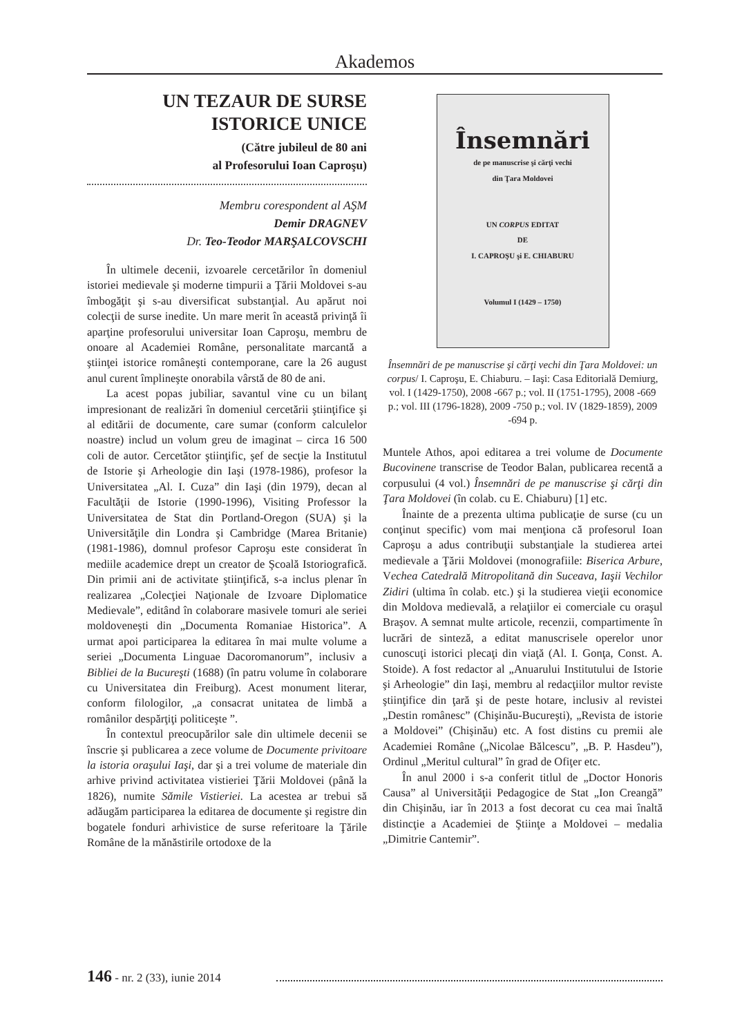Akademos
UN TEZAUR DE SURSE ISTORICE UNICE
(Către jubileul de 80 ani
al Profesorului Ioan Caproşu)
Membru corespondent al AŞM
Demir DRAGNEV
Dr. Teo-Teodor MARŞALCOVSCHI
În ultimele decenii, izvoarele cercetărilor în domeniul istoriei medievale şi moderne timpurii a Ţării Moldovei s-au îmbogăţit şi s-au diversificat substanţial. Au apărut noi colecţii de surse inedite. Un mare merit în această privinţă îi aparţine profesorului universitar Ioan Caproşu, membru de onoare al Academiei Române, personalitate marcantă a ştiinţei istorice româneşti contemporane, care la 26 august anul curent împlineşte onorabila vârstă de 80 de ani.
La acest popas jubiliar, savantul vine cu un bilanţ impresionant de realizări în domeniul cercetării ştiinţifice şi al editării de documente, care sumar (conform calculelor noastre) includ un volum greu de imaginat – circa 16 500 coli de autor. Cercetător ştiinţific, şef de secţie la Institutul de Istorie şi Arheologie din Iaşi (1978-1986), profesor la Universitatea „Al. I. Cuza” din Iaşi (din 1979), decan al Facultăţii de Istorie (1990-1996), Visiting Professor la Universitatea de Stat din Portland-Oregon (SUA) şi la Universităţile din Londra şi Cambridge (Marea Britanie) (1981-1986), domnul profesor Caproşu este considerat în mediile academice drept un creator de Şcoală Istoriografică. Din primii ani de activitate ştiinţifică, s-a inclus plenar în realizarea „Colecţiei Naţionale de Izvoare Diplomatice Medievale”, editând în colaborare masivele tomuri ale seriei moldoveneşti din „Documenta Romaniae Historica”. A urmat apoi participarea la editarea în mai multe volume a seriei „Documenta Linguae Dacoromanorum”, inclusiv a Bibliei de la Bucureşti (1688) (în patru volume în colaborare cu Universitatea din Freiburg). Acest monument literar, conform filologilor, „a consacrat unitatea de limbă a românilor despărţiţi politiceşte ”.
În contextul preocupărilor sale din ultimele decenii se înscrie şi publicarea a zece volume de Documente privitoare la istoria oraşului Iaşi, dar şi a trei volume de materiale din arhive privind activitatea vistieriei Ţării Moldovei (până la 1826), numite Sămile Vistieriei. La acestea ar trebui să adăugăm participarea la editarea de documente şi registre din bogatele fonduri arhivistice de surse referitoare la Ţările Române de la mănăstirile ortodoxe de la
Însemnări
de pe manuscrise şi cărţi vechi
din Ţara Moldovei
UN CORPUS EDITAT
DE
I. CAPROŞU şi E. CHIABURU
Volumul I (1429 – 1750)
Însemnări de pe manuscrise şi cărţi vechi din Ţara Moldovei: un corpus/ I. Caproşu, E. Chiaburu. – Iaşi: Casa Editorială Demiurg, vol. I (1429-1750), 2008 -667 p.; vol. II (1751-1795), 2008 -669 p.; vol. III (1796-1828), 2009 -750 p.; vol. IV (1829-1859), 2009 -694 p.
Muntele Athos, apoi editarea a trei volume de Documente Bucovinene transcrise de Teodor Balan, publicarea recentă a corpusului (4 vol.) Însemnări de pe manuscrise şi cărţi din Ţara Moldovei (în colab. cu E. Chiaburu) [1] etc.
Înainte de a prezenta ultima publicaţie de surse (cu un conţinut specific) vom mai menţiona că profesorul Ioan Caproşu a adus contribuţii substanţiale la studierea artei medievale a Ţării Moldovei (monografiile: Biserica Arbure, Vechea Catedrală Mitropolitană din Suceava, Iaşii Vechilor Zidiri (ultima în colab. etc.) şi la studierea vieţii economice din Moldova medievală, a relaţiilor ei comerciale cu oraşul Braşov. A semnat multe articole, recenzii, compartimente în lucrări de sinteză, a editat manuscrisele operelor unor cunoscuţi istorici plecaţi din viaţă (Al. I. Gonţa, Const. A. Stoide). A fost redactor al „Anuarului Institutului de Istorie şi Arheologie” din Iaşi, membru al redacţiilor multor reviste ştiinţifice din ţară şi de peste hotare, inclusiv al revistei „Destin românesc” (Chişinău-Bucureşti), „Revista de istorie a Moldovei” (Chişinău) etc. A fost distins cu premii ale Academiei Române („Nicolae Bălcescu”, „B. P. Hasdeu”), Ordinul „Meritul cultural” în grad de Ofiţer etc.
În anul 2000 i s-a conferit titlul de „Doctor Honoris Causa” al Universităţii Pedagogice de Stat „Ion Creangă” din Chişinău, iar în 2013 a fost decorat cu cea mai înaltă distincţie a Academiei de Ştiinţe a Moldovei – medalia „Dimitrie Cantemir”.
146 - nr. 2 (33), iunie 2014